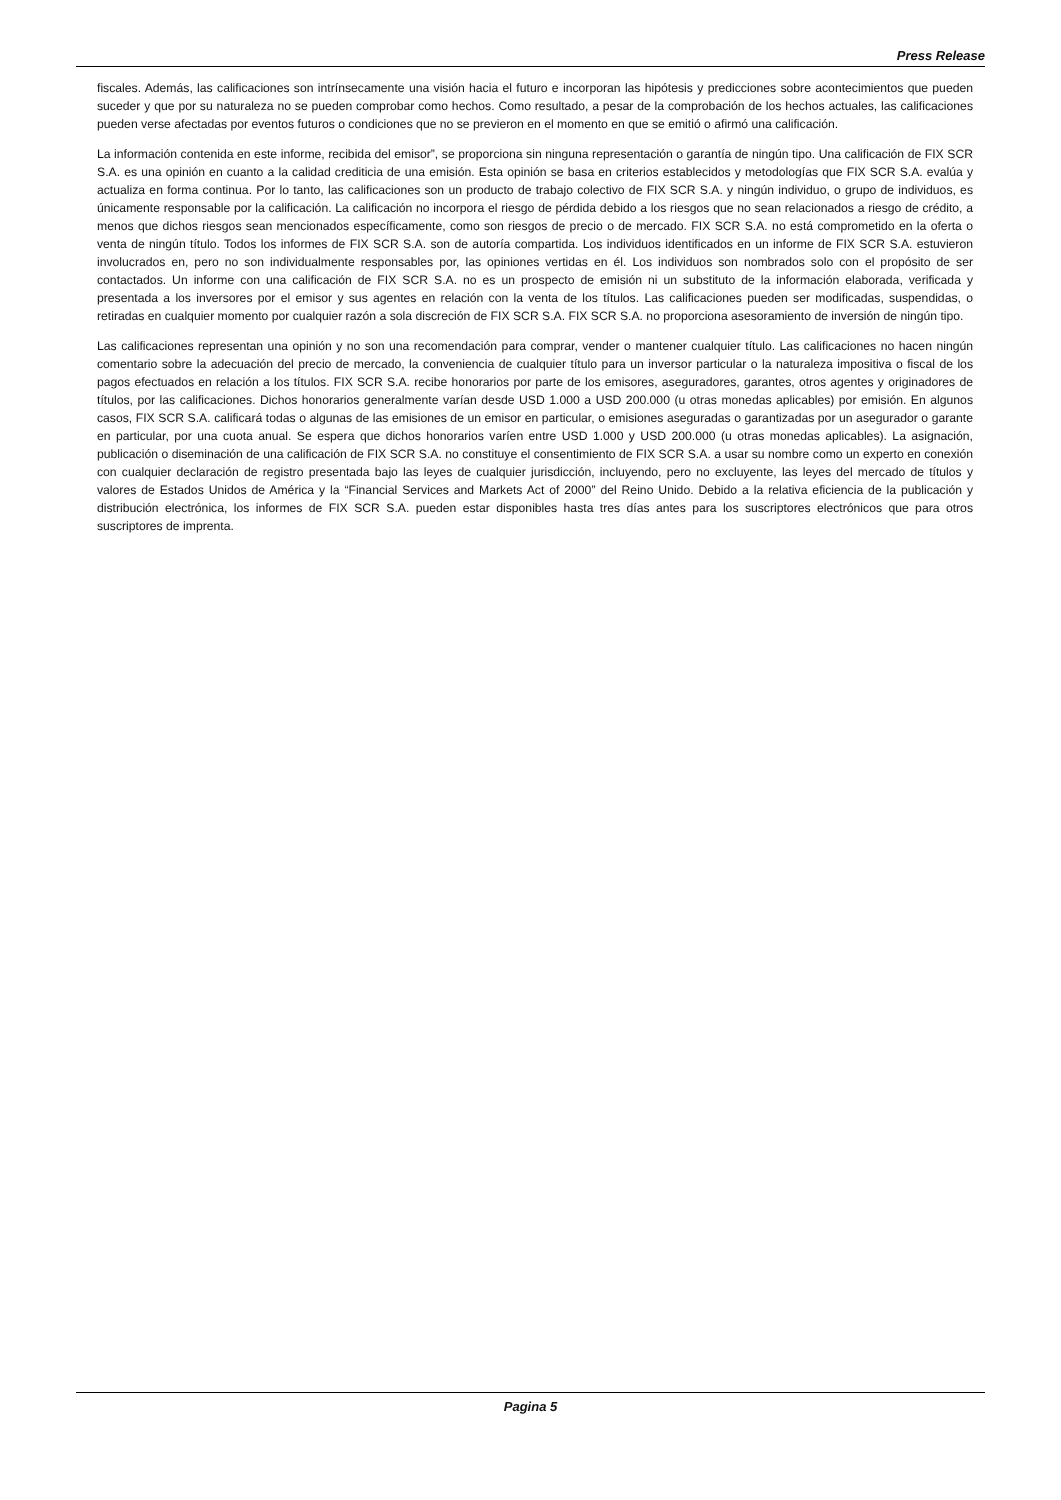Press Release
fiscales. Además, las calificaciones son intrínsecamente una visión hacia el futuro e incorporan las hipótesis y predicciones sobre acontecimientos que pueden suceder y que por su naturaleza no se pueden comprobar como hechos. Como resultado, a pesar de la comprobación de los hechos actuales, las calificaciones pueden verse afectadas por eventos futuros o condiciones que no se previeron en el momento en que se emitió o afirmó una calificación.
La información contenida en este informe, recibida del emisor”, se proporciona sin ninguna representación o garantía de ningún tipo. Una calificación de FIX SCR S.A. es una opinión en cuanto a la calidad crediticia de una emisión. Esta opinión se basa en criterios establecidos y metodologías que FIX SCR S.A. evalúa y actualiza en forma continua. Por lo tanto, las calificaciones son un producto de trabajo colectivo de FIX SCR S.A. y ningún individuo, o grupo de individuos, es únicamente responsable por la calificación. La calificación no incorpora el riesgo de pérdida debido a los riesgos que no sean relacionados a riesgo de crédito, a menos que dichos riesgos sean mencionados específicamente, como son riesgos de precio o de mercado. FIX SCR S.A. no está comprometido en la oferta o venta de ningún título. Todos los informes de FIX SCR S.A. son de autoría compartida. Los individuos identificados en un informe de FIX SCR S.A. estuvieron involucrados en, pero no son individualmente responsables por, las opiniones vertidas en él. Los individuos son nombrados solo con el propósito de ser contactados. Un informe con una calificación de FIX SCR S.A. no es un prospecto de emisión ni un substituto de la información elaborada, verificada y presentada a los inversores por el emisor y sus agentes en relación con la venta de los títulos. Las calificaciones pueden ser modificadas, suspendidas, o retiradas en cualquier momento por cualquier razón a sola discreción de FIX SCR S.A. FIX SCR S.A. no proporciona asesoramiento de inversión de ningún tipo.
Las calificaciones representan una opinión y no son una recomendación para comprar, vender o mantener cualquier título. Las calificaciones no hacen ningún comentario sobre la adecuación del precio de mercado, la conveniencia de cualquier título para un inversor particular o la naturaleza impositiva o fiscal de los pagos efectuados en relación a los títulos. FIX SCR S.A. recibe honorarios por parte de los emisores, aseguradores, garantes, otros agentes y originadores de títulos, por las calificaciones. Dichos honorarios generalmente varían desde USD 1.000 a USD 200.000 (u otras monedas aplicables) por emisión. En algunos casos, FIX SCR S.A. calificará todas o algunas de las emisiones de un emisor en particular, o emisiones aseguradas o garantizadas por un asegurador o garante en particular, por una cuota anual. Se espera que dichos honorarios varíen entre USD 1.000 y USD 200.000 (u otras monedas aplicables). La asignación, publicación o diseminación de una calificación de FIX SCR S.A. no constituye el consentimiento de FIX SCR S.A. a usar su nombre como un experto en conexión con cualquier declaración de registro presentada bajo las leyes de cualquier jurisdicción, incluyendo, pero no excluyente, las leyes del mercado de títulos y valores de Estados Unidos de América y la “Financial Services and Markets Act of 2000” del Reino Unido. Debido a la relativa eficiencia de la publicación y distribución electrónica, los informes de FIX SCR S.A. pueden estar disponibles hasta tres días antes para los suscriptores electrónicos que para otros suscriptores de imprenta.
Pagina 5